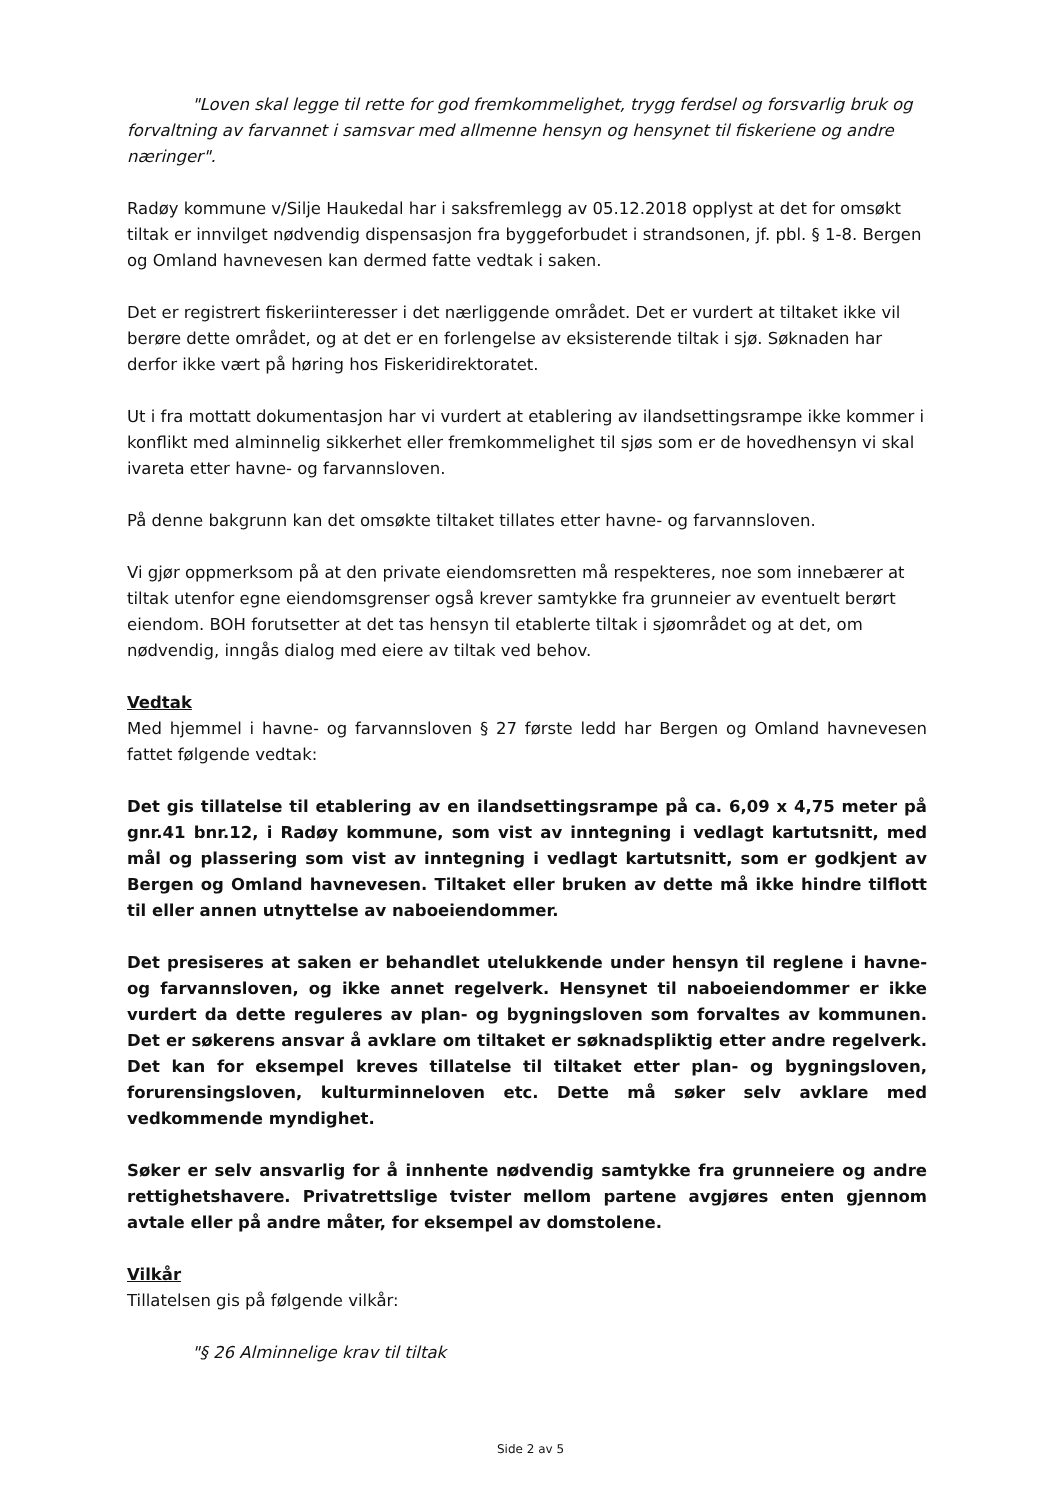"Loven skal legge til rette for god fremkommelighet, trygg ferdsel og forsvarlig bruk og forvaltning av farvannet i samsvar med allmenne hensyn og hensynet til fiskeriene og andre næringer".
Radøy kommune v/Silje Haukedal har i saksfremlegg av 05.12.2018 opplyst at det for omsøkt tiltak er innvilget nødvendig dispensasjon fra byggeforbudet i strandsonen, jf. pbl. § 1-8. Bergen og Omland havnevesen kan dermed fatte vedtak i saken.
Det er registrert fiskeriinteresser i det nærliggende området. Det er vurdert at tiltaket ikke vil berøre dette området, og at det er en forlengelse av eksisterende tiltak i sjø. Søknaden har derfor ikke vært på høring hos Fiskeridirektoratet.
Ut i fra mottatt dokumentasjon har vi vurdert at etablering av ilandsettingsrampe ikke kommer i konflikt med alminnelig sikkerhet eller fremkommelighet til sjøs som er de hovedhensyn vi skal ivareta etter havne- og farvannsloven.
På denne bakgrunn kan det omsøkte tiltaket tillates etter havne- og farvannsloven.
Vi gjør oppmerksom på at den private eiendomsretten må respekteres, noe som innebærer at tiltak utenfor egne eiendomsgrenser også krever samtykke fra grunneier av eventuelt berørt eiendom. BOH forutsetter at det tas hensyn til etablerte tiltak i sjøområdet og at det, om nødvendig, inngås dialog med eiere av tiltak ved behov.
Vedtak
Med hjemmel i havne- og farvannsloven § 27 første ledd har Bergen og Omland havnevesen fattet følgende vedtak:
Det gis tillatelse til etablering av en ilandsettingsrampe på ca. 6,09 x 4,75 meter på gnr.41 bnr.12, i Radøy kommune, som vist av inntegning i vedlagt kartutsnitt, med mål og plassering som vist av inntegning i vedlagt kartutsnitt, som er godkjent av Bergen og Omland havnevesen. Tiltaket eller bruken av dette må ikke hindre tilflott til eller annen utnyttelse av naboeiendommer.
Det presiseres at saken er behandlet utelukkende under hensyn til reglene i havne- og farvannsloven, og ikke annet regelverk. Hensynet til naboeiendommer er ikke vurdert da dette reguleres av plan- og bygningsloven som forvaltes av kommunen. Det er søkerens ansvar å avklare om tiltaket er søknadspliktig etter andre regelverk. Det kan for eksempel kreves tillatelse til tiltaket etter plan- og bygningsloven, forurensingsloven, kulturminneloven etc. Dette må søker selv avklare med vedkommende myndighet.
Søker er selv ansvarlig for å innhente nødvendig samtykke fra grunneiere og andre rettighetshavere. Privatrettslige tvister mellom partene avgjøres enten gjennom avtale eller på andre måter, for eksempel av domstolene.
Vilkår
Tillatelsen gis på følgende vilkår:
"§ 26 Alminnelige krav til tiltak
Side 2 av 5